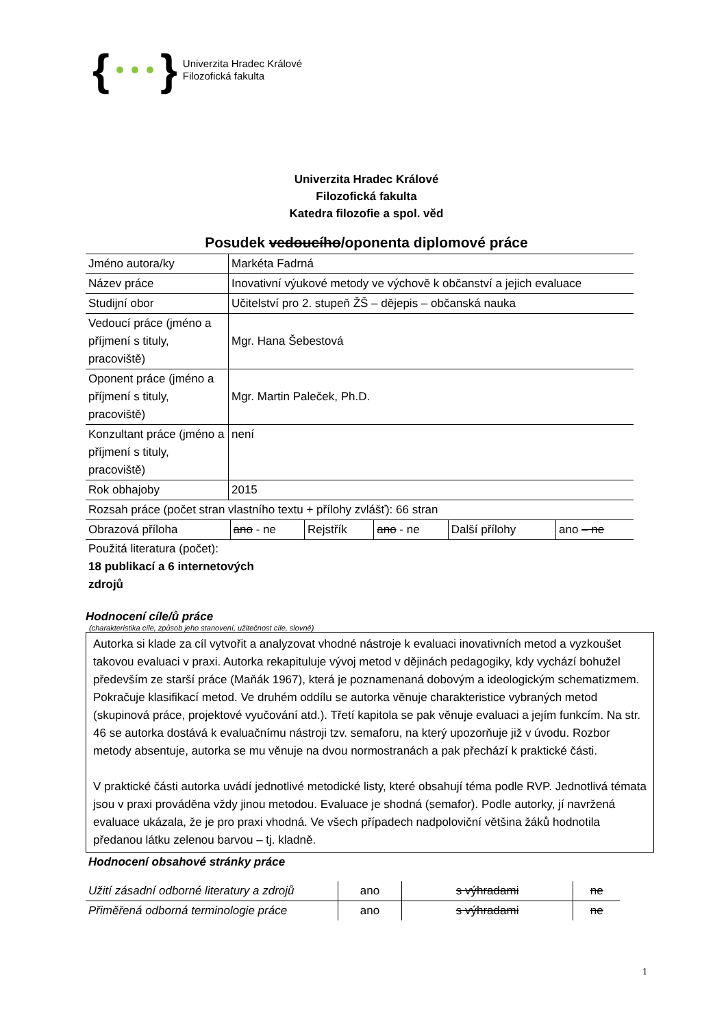{ }
Univerzita Hradec Králové
Filozofická fakulta
Univerzita Hradec Králové
Filozofická fakulta
Katedra filozofie a spol. věd
Posudek vedoucího/oponenta diplomové práce
| Jméno autora/ky | Markéta Fadrná |
| Název práce | Inovativní výukové metody ve výchově k občanství a jejich evaluace |
| Studijní obor | Učitelství pro 2. stupeň ŽŠ – dějepis – občanská nauka |
| Vedoucí práce (jméno a příjmení s tituly, pracoviště) | Mgr. Hana Šebestová |
| Oponent práce (jméno a příjmení s tituly, pracoviště) | Mgr. Martin Paleček, Ph.D. |
| Konzultant práce (jméno a příjmení s tituly, pracoviště) | není |
| Rok obhajoby | 2015 |
| Rozsah práce (počet stran vlastního textu + přílohy zvlášť): 66 stran | |
| Obrazová příloha | ano - ne | Rejstřík | ano - ne | Další přílohy | ano – ne |
Použitá literatura (počet):
18 publikací a 6 internetových
zdrojů
Hodnocení cíle/ů práce
(charakteristika cíle, způsob jeho stanovení, užitečnost cíle, slovně)
Autorka si klade za cíl vytvořit a analyzovat vhodné nástroje k evaluaci inovativních metod a vyzkoušet takovou evaluaci v praxi. Autorka rekapituluje vývoj metod v dějinách pedagogiky, kdy vychází bohužel především ze starší práce (Maňák 1967), která je poznamenaná dobovým a ideologickým schematizmem. Pokračuje klasifikací metod. Ve druhém oddílu se autorka věnuje charakteristice vybraných metod (skupinová práce, projektové vyučování atd.). Třetí kapitola se pak věnuje evaluaci a jejím funkcím. Na str. 46 se autorka dostává k evaluačnímu nástroji tzv. semaforu, na který upozorňuje již v úvodu. Rozbor metody absentuje, autorka se mu věnuje na dvou normostranách a pak přechází k praktické části.
V praktické části autorka uvádí jednotlivé metodické listy, které obsahují téma podle RVP. Jednotlivá témata jsou v praxi prováděna vždy jinou metodou. Evaluace je shodná (semafor). Podle autorky, jí navržená evaluace ukázala, že je pro praxi vhodná. Ve všech případech nadpoloviční většina žáků hodnotila předanou látku zelenou barvou – tj. kladně.
Hodnocení obsahové stránky práce
| Užití zásadní odborné literatury a zdrojů | ano | s výhradami | ne |
| Přiměřená odborná terminologie práce | ano | s výhradami | ne |
1